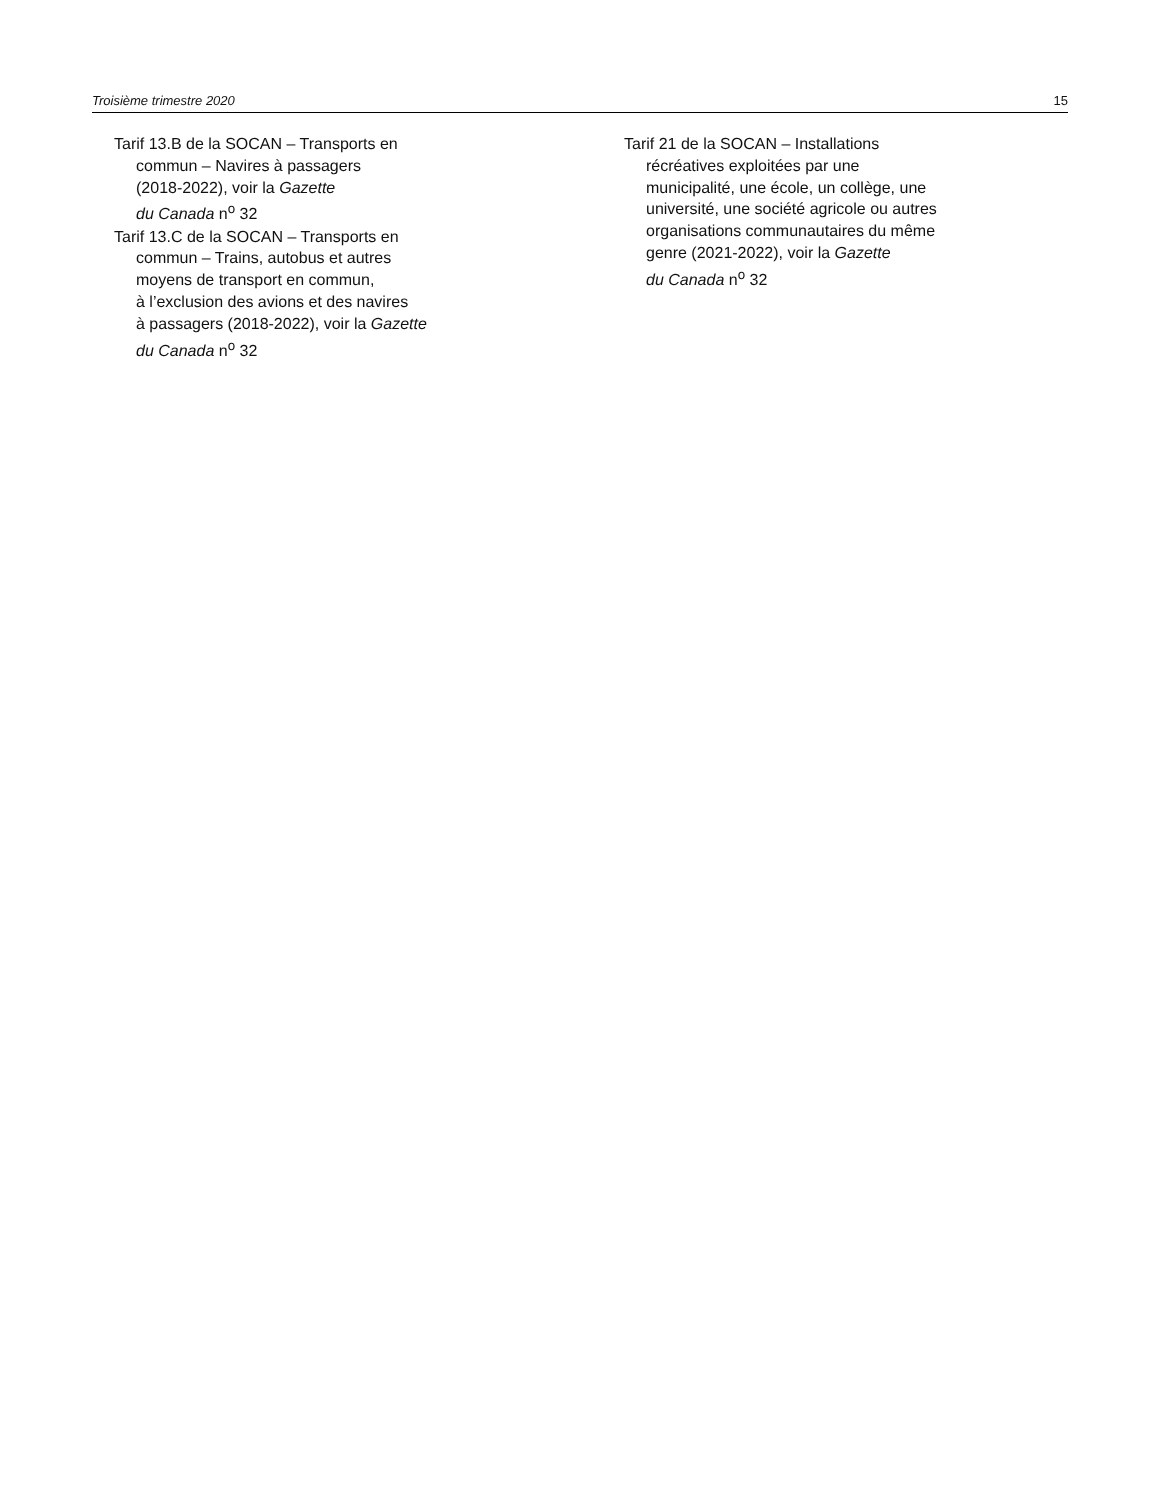Troisième trimestre 2020 15
Tarif 13.B de la SOCAN – Transports en
commun – Navires à passagers
(2018-2022), voir la Gazette
du Canada n<sup>o</sup> 32
Tarif 13.C de la SOCAN – Transports en
commun – Trains, autobus et autres
moyens de transport en commun,
à l’exclusion des avions et des navires
à passagers (2018-2022), voir la Gazette
du Canada n<sup>o</sup> 32
Tarif 21 de la SOCAN – Installations
récréatives exploitées par une
municipalité, une école, un collège, une
université, une société agricole ou autres
organisations communautaires du même
genre (2021-2022), voir la Gazette
du Canada n<sup>o</sup> 32